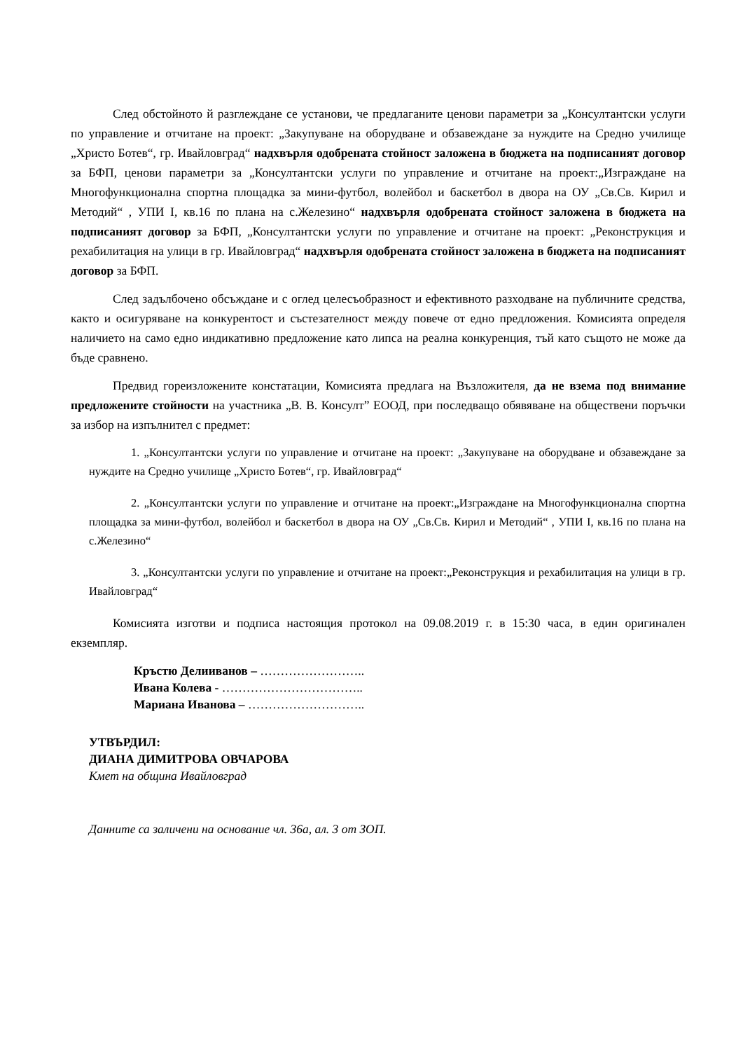След обстойното й разглеждане се установи, че предлаганите ценови параметри за „Консултантски услуги по управление и отчитане на проект: „Закупуване на оборудване и обзавеждане за нуждите на Средно училище „Христо Ботев“, гр. Ивайловград“ надхвърля одобрената стойност заложена в бюджета на подписаният договор за БФП, ценови параметри за „Консултантски услуги по управление и отчитане на проект:„Изграждане на Многофункционална спортна площадка за мини-футбол, волейбол и баскетбол в двора на ОУ „Св.Св. Кирил и Методий“ , УПИ I, кв.16 по плана на с.Железино“ надхвърля одобрената стойност заложена в бюджета на подписаният договор за БФП, „Консултантски услуги по управление и отчитане на проект: „Реконструкция и рехабилитация на улици в гр. Ивайловград“ надхвърля одобрената стойност заложена в бюджета на подписаният договор за БФП.
След задълбочено обсъждане и с оглед целесъобразност и ефективното разходване на публичните средства, както и осигуряване на конкурентост и състезателност между повече от едно предложения. Комисията определя наличието на само едно индикативно предложение като липса на реална конкуренция, тъй като същото не може да бъде сравнено.
Предвид гореизложените констатации, Комисията предлага на Възложителя, да не взема под внимание предложените стойности на участника „В. В. Консулт” ЕООД, при последващо обявяване на обществени поръчки за избор на изпълнител с предмет:
1. „Консултантски услуги по управление и отчитане на проект: „Закупуване на оборудване и обзавеждане за нуждите на Средно училище „Христо Ботев“, гр. Ивайловград“
2. „Консултантски услуги по управление и отчитане на проект:„Изграждане на Многофункционална спортна площадка за мини-футбол, волейбол и баскетбол в двора на ОУ „Св.Св. Кирил и Методий“ , УПИ I, кв.16 по плана на с.Железино“
3. „Консултантски услуги по управление и отчитане на проект:„Реконструкция и рехабилитация на улици в гр. Ивайловград“
Комисията изготви и подписа настоящия протокол на 09.08.2019 г. в 15:30 часа, в един оригинален екземпляр.
Кръстю Делииванов – ……………………..
Ивана Колева - ……………………………..
Мариана Иванова – ………………………..
УТВЪРДИЛ:
ДИАНА ДИМИТРОВА ОВЧАРОВА
Кмет на община Ивайловград
Данните са заличени на основание чл. 36а, ал. 3 от ЗОП.